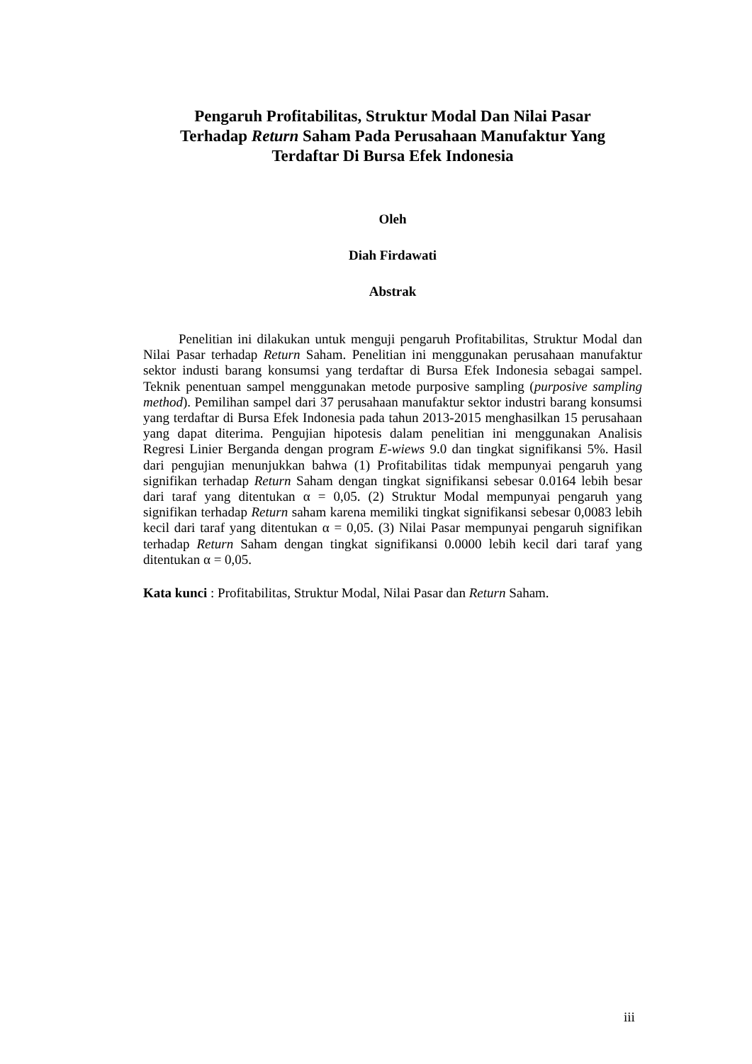Pengaruh Profitabilitas, Struktur Modal Dan Nilai Pasar
Terhadap Return Saham Pada Perusahaan Manufaktur Yang
Terdaftar Di Bursa Efek Indonesia
Oleh
Diah Firdawati
Abstrak
Penelitian ini dilakukan untuk menguji pengaruh Profitabilitas, Struktur Modal dan Nilai Pasar terhadap Return Saham. Penelitian ini menggunakan perusahaan manufaktur sektor industi barang konsumsi yang terdaftar di Bursa Efek Indonesia sebagai sampel. Teknik penentuan sampel menggunakan metode purposive sampling (purposive sampling method). Pemilihan sampel dari 37 perusahaan manufaktur sektor industri barang konsumsi yang terdaftar di Bursa Efek Indonesia pada tahun 2013-2015 menghasilkan 15 perusahaan yang dapat diterima. Pengujian hipotesis dalam penelitian ini menggunakan Analisis Regresi Linier Berganda dengan program E-wiews 9.0 dan tingkat signifikansi 5%. Hasil dari pengujian menunjukkan bahwa (1) Profitabilitas tidak mempunyai pengaruh yang signifikan terhadap Return Saham dengan tingkat signifikansi sebesar 0.0164 lebih besar dari taraf yang ditentukan α = 0,05. (2) Struktur Modal mempunyai pengaruh yang signifikan terhadap Return saham karena memiliki tingkat signifikansi sebesar 0,0083 lebih kecil dari taraf yang ditentukan α = 0,05. (3) Nilai Pasar mempunyai pengaruh signifikan terhadap Return Saham dengan tingkat signifikansi 0.0000 lebih kecil dari taraf yang ditentukan α = 0,05.
Kata kunci : Profitabilitas, Struktur Modal, Nilai Pasar dan Return Saham.
iii